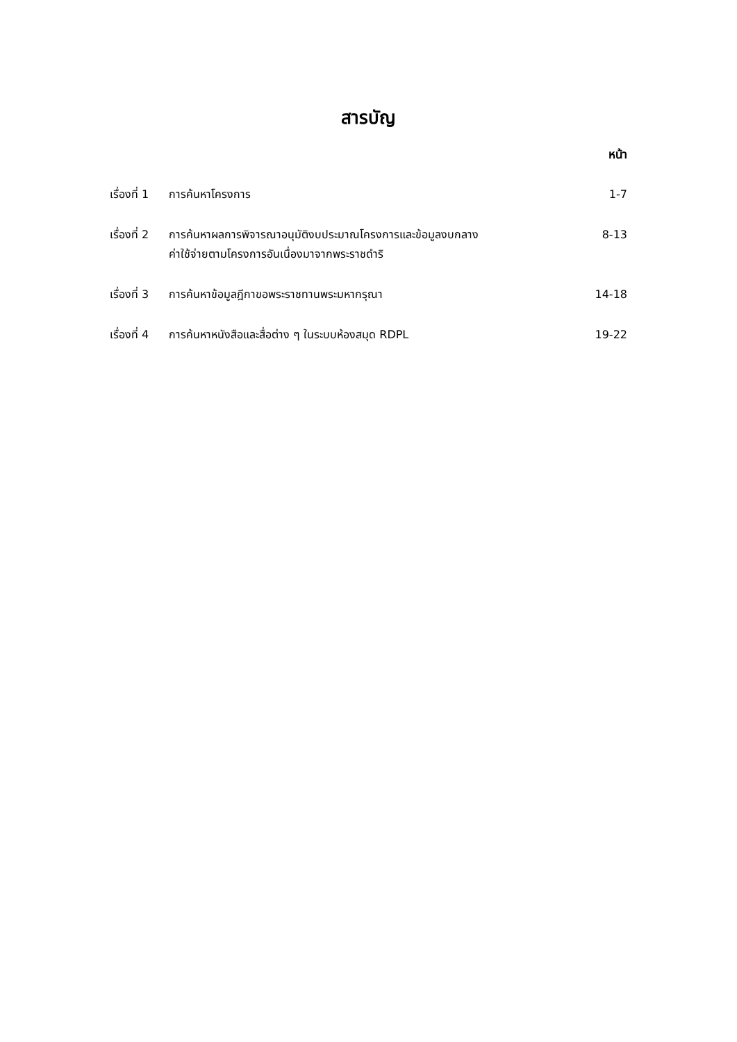สารบัญ
หน้า
| เรื่องที่ 1 | การค้นหาโครงการ | 1-7 |
| เรื่องที่ 2 | การค้นหาผลการพิจารณาอนุมัติงบประมาณโครงการและข้อมูลงบกลาง ค่าใช้จ่ายตามโครงการอันเนื่องมาจากพระราชดำริ | 8-13 |
| เรื่องที่ 3 | การค้นหาข้อมูลฎีกาขอพระราชทานพระมหากรุณา | 14-18 |
| เรื่องที่ 4 | การค้นหาหนังสือและสื่อต่าง ๆ ในระบบห้องสมุด RDPL | 19-22 |